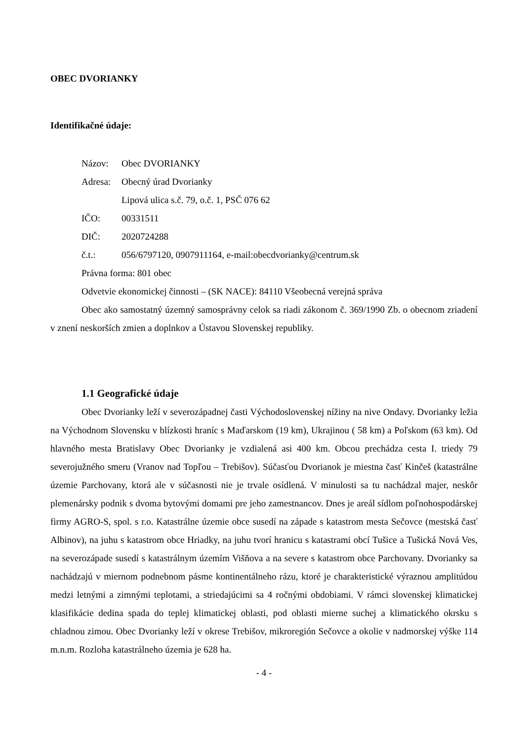OBEC DVORIANKY
Identifikačné údaje:
Názov: Obec DVORIANKY
Adresa: Obecný úrad Dvorianky
Lipová ulica s.č. 79, o.č. 1, PSČ 076 62
IČO: 00331511
DIČ: 2020724288
č.t.: 056/6797120, 0907911164, e-mail:obecdvorianky@centrum.sk
Právna forma: 801 obec
Odvetvie ekonomickej činnosti – (SK NACE): 84110 Všeobecná verejná správa
Obec ako samostatný územný samosprávny celok sa riadi zákonom č. 369/1990 Zb. o obecnom zriadení v znení neskorších zmien a doplnkov a Ústavou Slovenskej republiky.
1.1 Geografické údaje
Obec Dvorianky leží v severozápadnej časti Východoslovenskej nížiny na nive Ondavy. Dvorianky ležia na Východnom Slovensku v blízkosti hraníc s Maďarskom (19 km), Ukrajinou ( 58 km) a Poľskom (63 km). Od hlavného mesta Bratislavy Obec Dvorianky je vzdialená asi 400 km. Obcou prechádza cesta I. triedy 79 severojužného smeru (Vranov nad Topľou – Trebišov). Súčasťou Dvorianok je miestna časť Kinčeš (katastrálne územie Parchovany, ktorá ale v súčasnosti nie je trvale osídlená. V minulosti sa tu nachádzal majer, neskôr plemenársky podnik s dvoma bytovými domami pre jeho zamestnancov. Dnes je areál sídlom poľnohospodárskej firmy AGRO-S, spol. s r.o. Katastrálne územie obce susedí na západe s katastrom mesta Sečovce (mestská časť Albinov), na juhu s katastrom obce Hriadky, na juhu tvorí hranicu s katastrami obcí Tušice a Tušická Nová Ves, na severozápade susedí s katastrálnym územím Višňova a na severe s katastrom obce Parchovany. Dvorianky sa nachádzajú v miernom podnebnom pásme kontinentálneho rázu, ktoré je charakteristické výraznou amplitúdou medzi letnými a zimnými teplotami, a striedajúcimi sa 4 ročnými obdobiami. V rámci slovenskej klimatickej klasifikácie dedina spada do teplej klimatickej oblasti, pod oblasti mierne suchej a klimatického okrsku s chladnou zimou. Obec Dvorianky leží v okrese Trebišov, mikroregión Sečovce a okolie v nadmorskej výške 114 m.n.m. Rozloha katastrálneho územia je 628 ha.
- 4 -